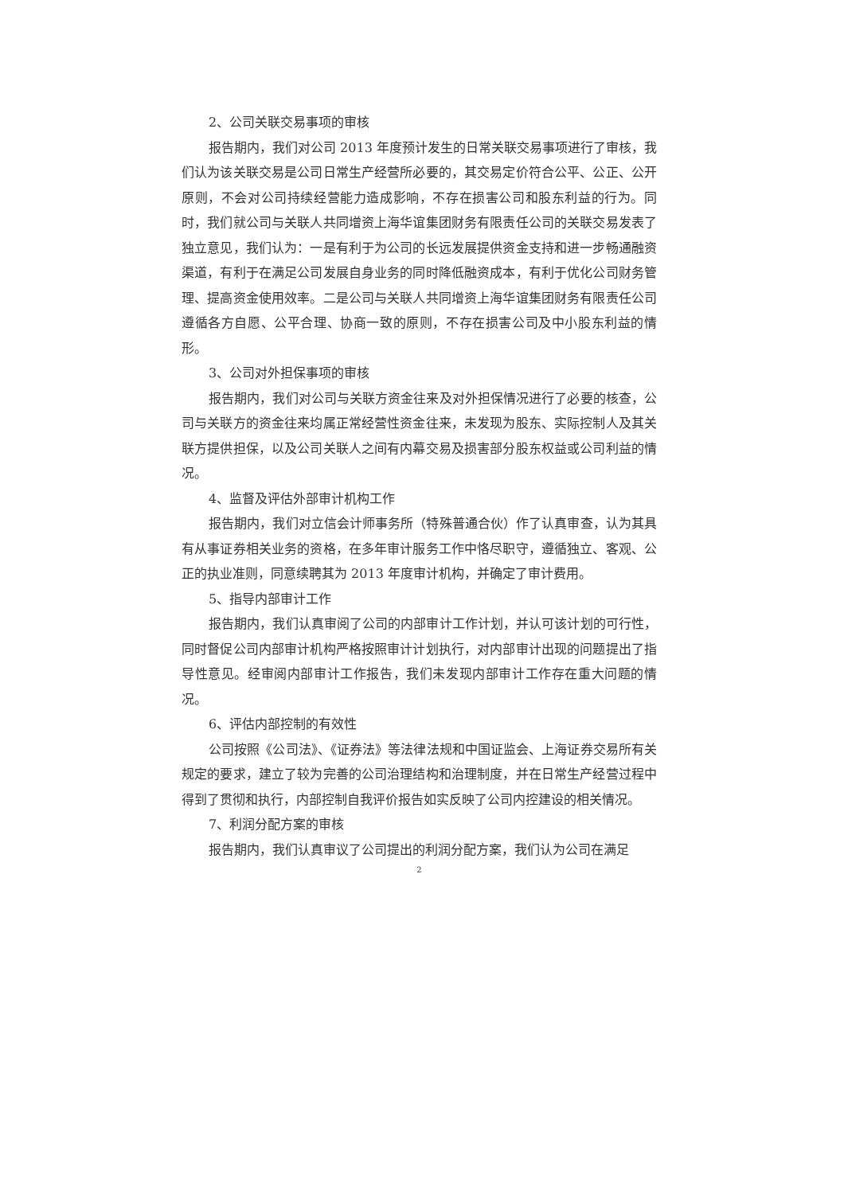2、公司关联交易事项的审核
报告期内，我们对公司 2013 年度预计发生的日常关联交易事项进行了审核，我们认为该关联交易是公司日常生产经营所必要的，其交易定价符合公平、公正、公开原则，不会对公司持续经营能力造成影响，不存在损害公司和股东利益的行为。同时，我们就公司与关联人共同增资上海华谊集团财务有限责任公司的关联交易发表了独立意见，我们认为：一是有利于为公司的长远发展提供资金支持和进一步畅通融资渠道，有利于在满足公司发展自身业务的同时降低融资成本，有利于优化公司财务管理、提高资金使用效率。二是公司与关联人共同增资上海华谊集团财务有限责任公司遵循各方自愿、公平合理、协商一致的原则，不存在损害公司及中小股东利益的情形。
3、公司对外担保事项的审核
报告期内，我们对公司与关联方资金往来及对外担保情况进行了必要的核查，公司与关联方的资金往来均属正常经营性资金往来，未发现为股东、实际控制人及其关联方提供担保，以及公司关联人之间有内幕交易及损害部分股东权益或公司利益的情况。
4、监督及评估外部审计机构工作
报告期内，我们对立信会计师事务所（特殊普通合伙）作了认真审查，认为其具有从事证券相关业务的资格，在多年审计服务工作中恪尽职守，遵循独立、客观、公正的执业准则，同意续聘其为 2013 年度审计机构，并确定了审计费用。
5、指导内部审计工作
报告期内，我们认真审阅了公司的内部审计工作计划，并认可该计划的可行性，同时督促公司内部审计机构严格按照审计计划执行，对内部审计出现的问题提出了指导性意见。经审阅内部审计工作报告，我们未发现内部审计工作存在重大问题的情况。
6、评估内部控制的有效性
公司按照《公司法》、《证券法》等法律法规和中国证监会、上海证券交易所有关规定的要求，建立了较为完善的公司治理结构和治理制度，并在日常生产经营过程中得到了贯彻和执行，内部控制自我评价报告如实反映了公司内控建设的相关情况。
7、利润分配方案的审核
报告期内，我们认真审议了公司提出的利润分配方案，我们认为公司在满足
2